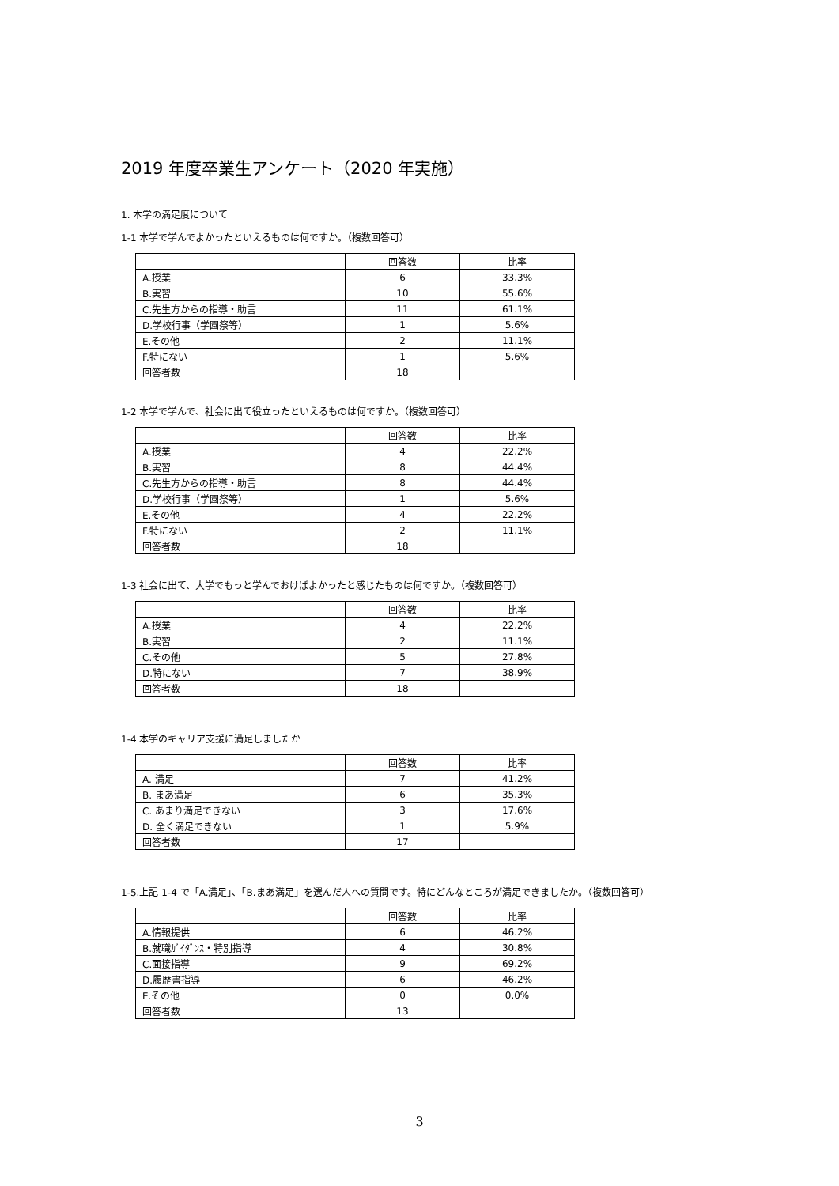2019 年度卒業生アンケート（2020 年実施）
1. 本学の満足度について
1-1 本学で学んでよかったといえるものは何ですか。（複数回答可）
| | 回答数 | 比率 |
| --- | --- | --- |
| A.授業 | 6 | 33.3% |
| B.実習 | 10 | 55.6% |
| C.先生方からの指導・助言 | 11 | 61.1% |
| D.学校行事（学園祭等） | 1 | 5.6% |
| E.その他 | 2 | 11.1% |
| F.特にない | 1 | 5.6% |
| 回答者数 | 18 | |
1-2 本学で学んで、社会に出て役立ったといえるものは何ですか。（複数回答可）
| | 回答数 | 比率 |
| --- | --- | --- |
| A.授業 | 4 | 22.2% |
| B.実習 | 8 | 44.4% |
| C.先生方からの指導・助言 | 8 | 44.4% |
| D.学校行事（学園祭等） | 1 | 5.6% |
| E.その他 | 4 | 22.2% |
| F.特にない | 2 | 11.1% |
| 回答者数 | 18 | |
1-3 社会に出て、大学でもっと学んでおけばよかったと感じたものは何ですか。（複数回答可）
| | 回答数 | 比率 |
| --- | --- | --- |
| A.授業 | 4 | 22.2% |
| B.実習 | 2 | 11.1% |
| C.その他 | 5 | 27.8% |
| D.特にない | 7 | 38.9% |
| 回答者数 | 18 | |
1-4 本学のキャリア支援に満足しましたか
| | 回答数 | 比率 |
| --- | --- | --- |
| A. 満足 | 7 | 41.2% |
| B. まあ満足 | 6 | 35.3% |
| C. あまり満足できない | 3 | 17.6% |
| D. 全く満足できない | 1 | 5.9% |
| 回答者数 | 17 | |
1-5.上記 1-4 で「A.満足」、「B.まあ満足」を選んだ人への質問です。特にどんなところが満足できましたか。（複数回答可）
| | 回答数 | 比率 |
| --- | --- | --- |
| A.情報提供 | 6 | 46.2% |
| B.就職ｶﾞｲﾀﾞﾝｽ・特別指導 | 4 | 30.8% |
| C.面接指導 | 9 | 69.2% |
| D.履歴書指導 | 6 | 46.2% |
| E.その他 | 0 | 0.0% |
| 回答者数 | 13 | |
3